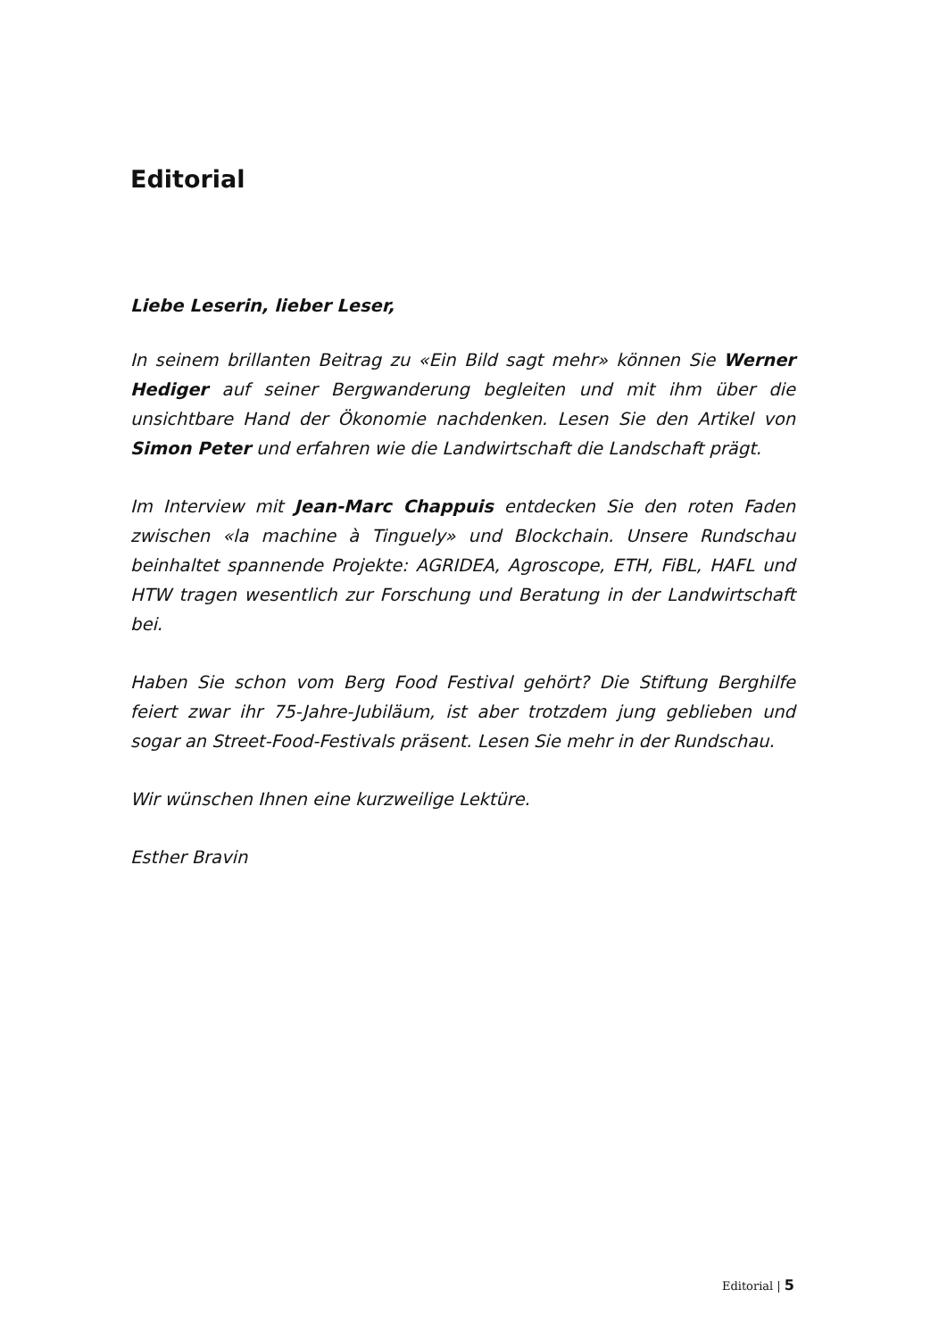Editorial
Liebe Leserin, lieber Leser,
In seinem brillanten Beitrag zu «Ein Bild sagt mehr» können Sie Werner Hediger auf seiner Bergwanderung begleiten und mit ihm über die unsichtbare Hand der Ökonomie nachdenken. Lesen Sie den Artikel von Simon Peter und erfahren wie die Landwirtschaft die Landschaft prägt.
Im Interview mit Jean-Marc Chappuis entdecken Sie den roten Faden zwischen «la machine à Tinguely» und Blockchain. Unsere Rundschau beinhaltet spannende Projekte: AGRIDEA, Agroscope, ETH, FiBL, HAFL und HTW tragen wesentlich zur Forschung und Beratung in der Landwirtschaft bei.
Haben Sie schon vom Berg Food Festival gehört? Die Stiftung Berghilfe feiert zwar ihr 75-Jahre-Jubiläum, ist aber trotzdem jung geblieben und sogar an Street-Food-Festivals präsent. Lesen Sie mehr in der Rundschau.
Wir wünschen Ihnen eine kurzweilige Lektüre.
Esther Bravin
Editorial | 5